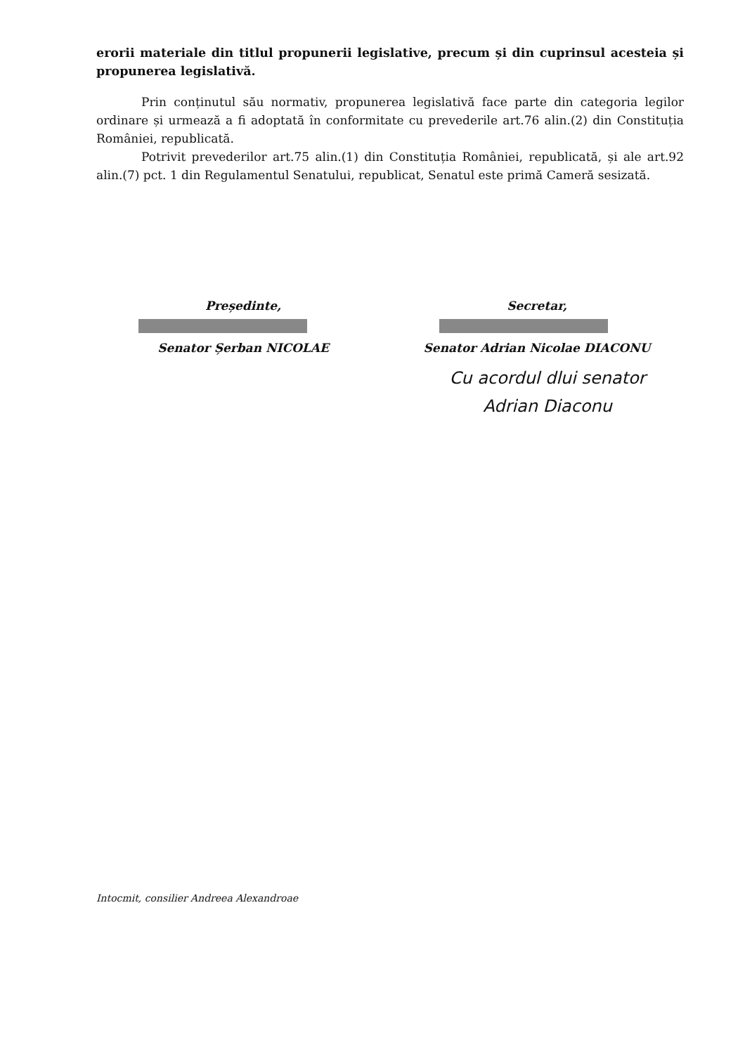erorii materiale din titlul propunerii legislative, precum și din cuprinsul acesteia și propunerea legislativă.
Prin conținutul său normativ, propunerea legislativă face parte din categoria legilor ordinare și urmează a fi adoptată în conformitate cu prevederile art.76 alin.(2) din Constituția României, republicată.
Potrivit prevederilor art.75 alin.(1) din Constituția României, republicată, și ale art.92 alin.(7) pct. 1 din Regulamentul Senatului, republicat, Senatul este primă Cameră sesizată.
Președinte,
Senator Șerban NICOLAE
Secretar,
Senator Adrian Nicolae DIACONU
Cu acordul dlui senator
Adrian Diaconu
Intocmit, consilier Andreea Alexandroae